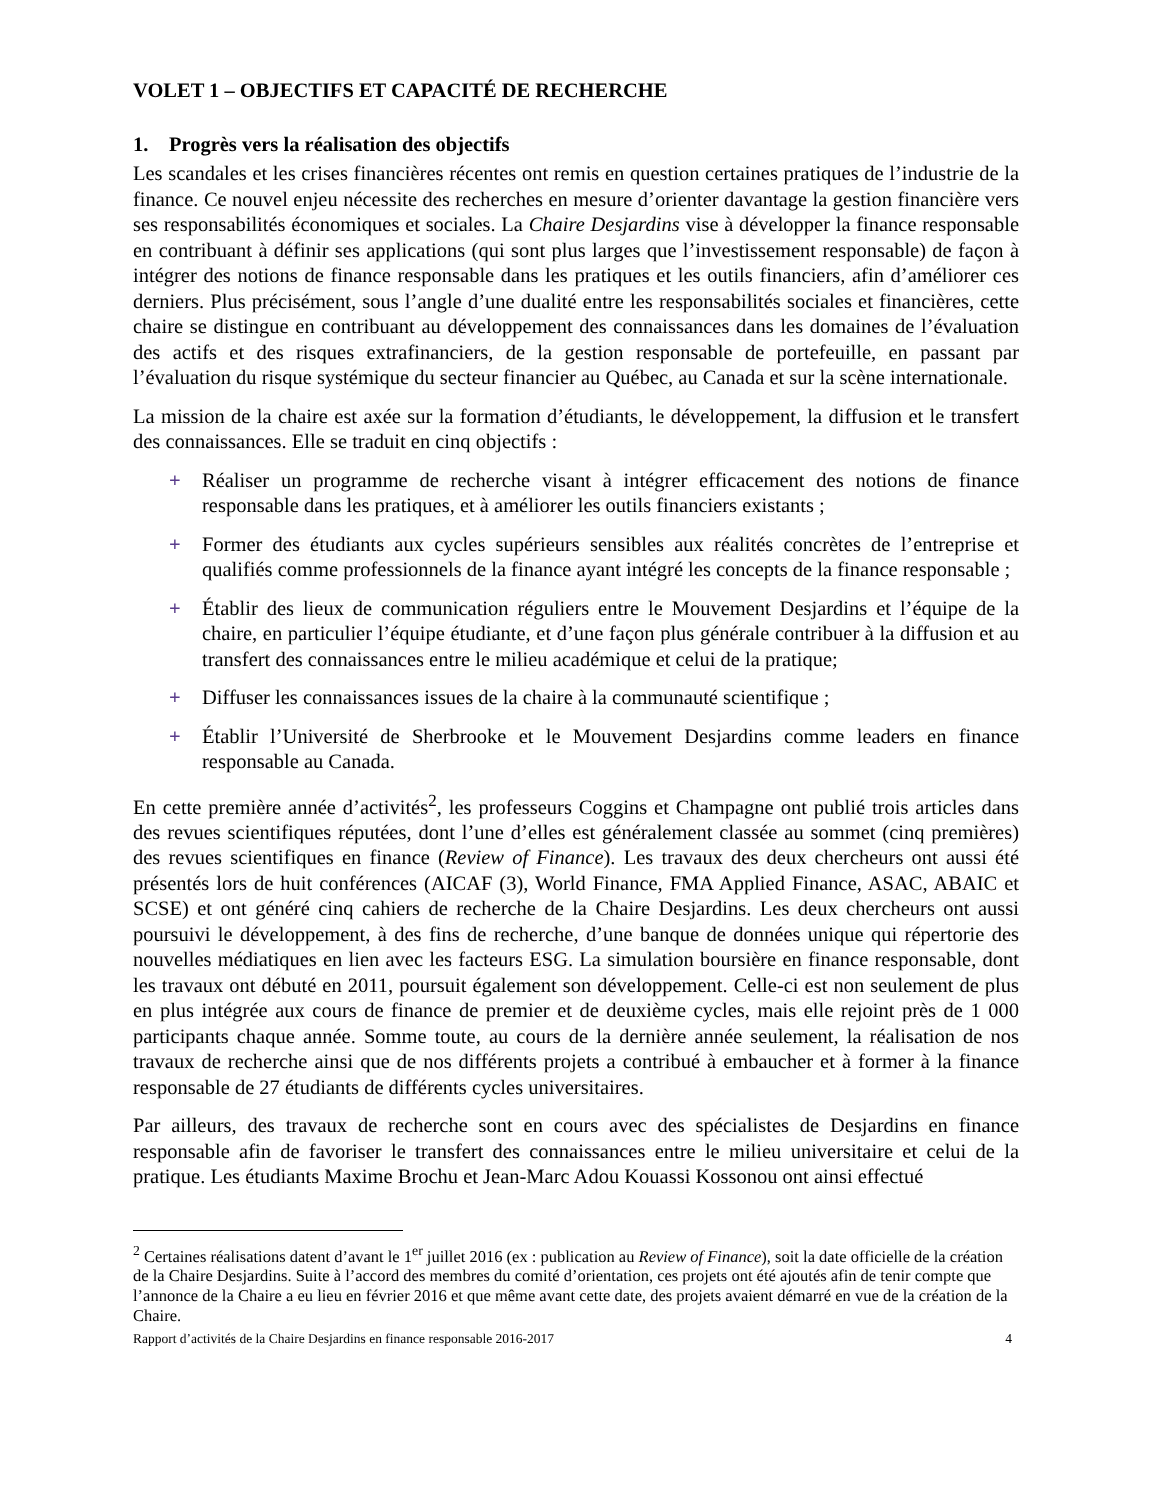VOLET 1 – OBJECTIFS ET CAPACITÉ DE RECHERCHE
1. Progrès vers la réalisation des objectifs
Les scandales et les crises financières récentes ont remis en question certaines pratiques de l’industrie de la finance. Ce nouvel enjeu nécessite des recherches en mesure d’orienter davantage la gestion financière vers ses responsabilités économiques et sociales. La Chaire Desjardins vise à développer la finance responsable en contribuant à définir ses applications (qui sont plus larges que l’investissement responsable) de façon à intégrer des notions de finance responsable dans les pratiques et les outils financiers, afin d’améliorer ces derniers. Plus précisément, sous l’angle d’une dualité entre les responsabilités sociales et financières, cette chaire se distingue en contribuant au développement des connaissances dans les domaines de l’évaluation des actifs et des risques extrafinanciers, de la gestion responsable de portefeuille, en passant par l’évaluation du risque systémique du secteur financier au Québec, au Canada et sur la scène internationale.
La mission de la chaire est axée sur la formation d’étudiants, le développement, la diffusion et le transfert des connaissances. Elle se traduit en cinq objectifs :
+ Réaliser un programme de recherche visant à intégrer efficacement des notions de finance responsable dans les pratiques, et à améliorer les outils financiers existants ;
+ Former des étudiants aux cycles supérieurs sensibles aux réalités concrètes de l’entreprise et qualifiés comme professionnels de la finance ayant intégré les concepts de la finance responsable ;
+ Établir des lieux de communication réguliers entre le Mouvement Desjardins et l’équipe de la chaire, en particulier l’équipe étudiante, et d’une façon plus générale contribuer à la diffusion et au transfert des connaissances entre le milieu académique et celui de la pratique;
+ Diffuser les connaissances issues de la chaire à la communauté scientifique ;
+ Établir l’Université de Sherbrooke et le Mouvement Desjardins comme leaders en finance responsable au Canada.
En cette première année d’activités<sup>2</sup>, les professeurs Coggins et Champagne ont publié trois articles dans des revues scientifiques réputées, dont l’une d’elles est généralement classée au sommet (cinq premières) des revues scientifiques en finance (Review of Finance). Les travaux des deux chercheurs ont aussi été présentés lors de huit conférences (AICAF (3), World Finance, FMA Applied Finance, ASAC, ABAIC et SCSE) et ont généré cinq cahiers de recherche de la Chaire Desjardins. Les deux chercheurs ont aussi poursuivi le développement, à des fins de recherche, d’une banque de données unique qui répertorie des nouvelles médiatiques en lien avec les facteurs ESG. La simulation boursière en finance responsable, dont les travaux ont débuté en 2011, poursuit également son développement. Celle-ci est non seulement de plus en plus intégrée aux cours de finance de premier et de deuxième cycles, mais elle rejoint près de 1 000 participants chaque année. Somme toute, au cours de la dernière année seulement, la réalisation de nos travaux de recherche ainsi que de nos différents projets a contribué à embaucher et à former à la finance responsable de 27 étudiants de différents cycles universitaires.
Par ailleurs, des travaux de recherche sont en cours avec des spécialistes de Desjardins en finance responsable afin de favoriser le transfert des connaissances entre le milieu universitaire et celui de la pratique. Les étudiants Maxime Brochu et Jean-Marc Adou Kouassi Kossonou ont ainsi effectué
<sup>2</sup> Certaines réalisations datent d’avant le 1<sup>er</sup> juillet 2016 (ex : publication au Review of Finance), soit la date officielle de la création de la Chaire Desjardins. Suite à l’accord des membres du comité d’orientation, ces projets ont été ajoutés afin de tenir compte que l’annonce de la Chaire a eu lieu en février 2016 et que même avant cette date, des projets avaient démarré en vue de la création de la Chaire.
Rapport d’activités de la Chaire Desjardins en finance responsable 2016-2017 4